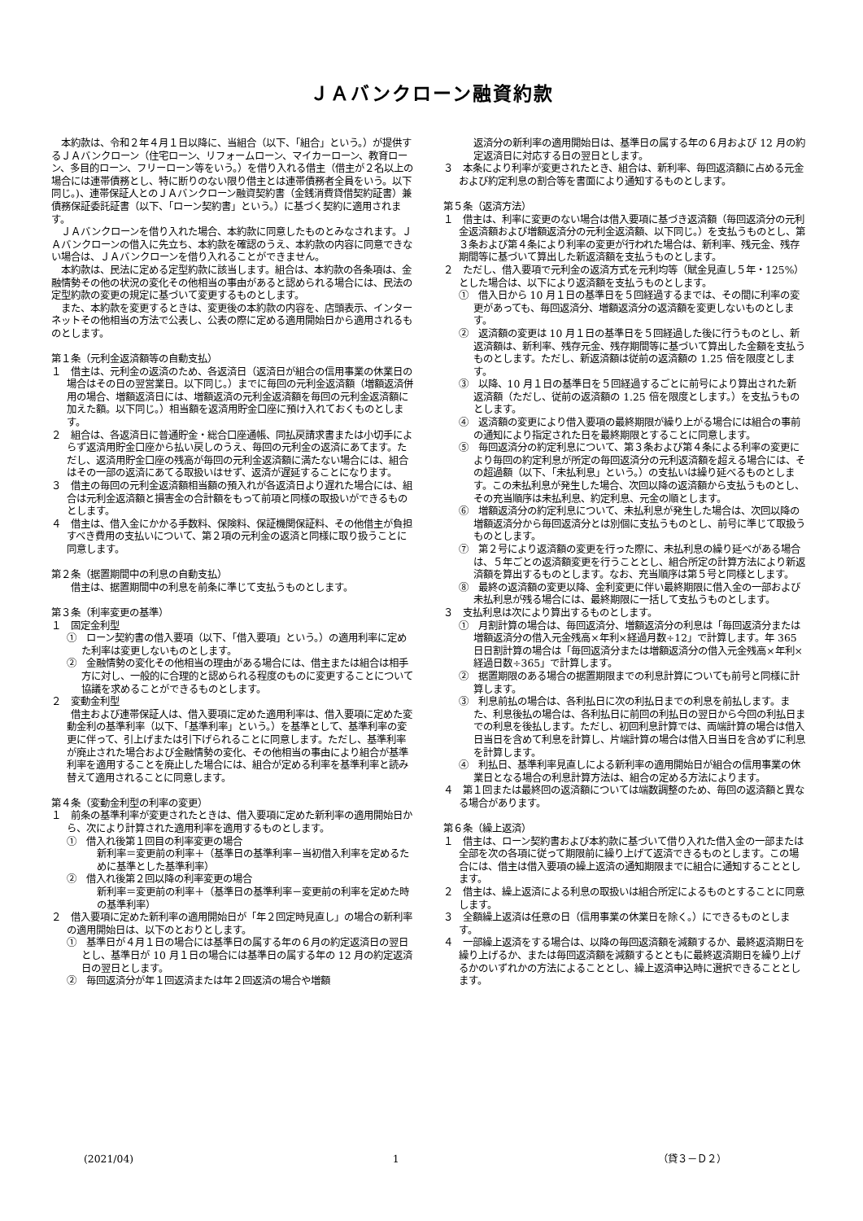ＪＡバンクローン融資約款
本約款は、令和２年４月１日以降に、当組合（以下、「組合」という。）が提供するＪＡバンクローン（住宅ローン、リフォームローン、マイカーローン、教育ローン、多目的ローン、フリーローン等をいう。）を借り入れる借主（借主が２名以上の場合には連帯債務とし、特に断りのない限り借主とは連帯債務者全員をいう。以下同じ。)、連帯保証人とのＪＡバンクローン融資契約書（金銭消費貸借契約証書）兼債務保証委託証書（以下、「ローン契約書」という。）に基づく契約に適用されます。
ＪＡバンクローンを借り入れた場合、本約款に同意したものとみなされます。ＪＡバンクローンの借入に先立ち、本約款を確認のうえ、本約款の内容に同意できない場合は、ＪＡバンクローンを借り入れることができません。
本約款は、民法に定める定型約款に該当します。組合は、本約款の各条項は、金融情勢その他の状況の変化その他相当の事由があると認められる場合には、民法の定型約款の変更の規定に基づいて変更するものとします。
また、本約款を変更するときは、変更後の本約款の内容を、店頭表示、インターネットその他相当の方法で公表し、公表の際に定める適用開始日から適用されるものとします。
第１条（元利金返済額等の自動支払）
１　借主は、元利金の返済のため、各返済日（返済日が組合の信用事業の休業日の場合はその日の翌営業日。以下同じ。）までに毎回の元利金返済額（増額返済併用の場合、増額返済日には、増額返済の元利金返済額を毎回の元利金返済額に加えた額。以下同じ。）相当額を返済用貯金口座に預け入れておくものとします。
２　組合は、各返済日に普通貯金・総合口座通帳、同払戻請求書または小切手によらず返済用貯金口座から払い戻しのうえ、毎回の元利金の返済にあてます。ただし、返済用貯金口座の残高が毎回の元利金返済額に満たない場合には、組合はその一部の返済にあてる取扱いはせず、返済が遅延することになります。
３　借主の毎回の元利金返済額相当額の預入れが各返済日より遅れた場合には、組合は元利金返済額と損害金の合計額をもって前項と同様の取扱いができるものとします。
４　借主は、借入金にかかる手数料、保険料、保証機関保証料、その他借主が負担すべき費用の支払いについて、第２項の元利金の返済と同様に取り扱うことに同意します。
第２条（据置期間中の利息の自動支払）
　　借主は、据置期間中の利息を前条に準じて支払うものとします。
第３条（利率変更の基準）
１　固定金利型
①　ローン契約書の借入要項（以下、「借入要項」という。）の適用利率に定めた利率は変更しないものとします。
②　金融情勢の変化その他相当の理由がある場合には、借主または組合は相手方に対し、一般的に合理的と認められる程度のものに変更することについて協議を求めることができるものとします。
２　変動金利型
　　借主および連帯保証人は、借入要項に定めた適用利率は、借入要項に定めた変動金利の基準利率（以下、「基準利率」という。）を基準として、基準利率の変更に伴って、引上げまたは引下げられることに同意します。ただし、基準利率が廃止された場合および金融情勢の変化、その他相当の事由により組合が基準利率を適用することを廃止した場合には、組合が定める利率を基準利率と読み替えて適用されることに同意します。
第４条（変動金利型の利率の変更）
１　前条の基準利率が変更されたときは、借入要項に定めた新利率の適用開始日から、次により計算された適用利率を適用するものとします。
①　借入れ後第１回目の利率変更の場合
新利率＝変更前の利率＋（基準日の基準利率－当初借入利率を定めるために基準とした基準利率）
②　借入れ後第２回以降の利率変更の場合
新利率＝変更前の利率＋（基準日の基準利率－変更前の利率を定めた時の基準利率）
２　借入要項に定めた新利率の適用開始日が「年２回定時見直し」の場合の新利率の適用開始日は、以下のとおりとします。
①　基準日が４月１日の場合には基準日の属する年の６月の約定返済日の翌日とし、基準日が 10 月１日の場合には基準日の属する年の 12 月の約定返済日の翌日とします。
②　毎回返済分が年１回返済または年２回返済の場合や増額
返済分の新利率の適用開始日は、基準日の属する年の６月および 12 月の約定返済日に対応する日の翌日とします。
３　本条により利率が変更されたとき、組合は、新利率、毎回返済額に占める元金および約定利息の割合等を書面により通知するものとします。
第５条（返済方法）
１　借主は、利率に変更のない場合は借入要項に基づき返済額（毎回返済分の元利金返済額および増額返済分の元利金返済額、以下同じ。）を支払うものとし、第３条および第４条により利率の変更が行われた場合は、新利率、残元金、残存期間等に基づいて算出した新返済額を支払うものとします。
２　ただし、借入要項で元利金の返済方式を元利均等（賦金見直し５年・125%）とした場合は、以下により返済額を支払うものとします。
①　借入日から 10 月１日の基準日を５回経過するまでは、その間に利率の変更があっても、毎回返済分、増額返済分の返済額を変更しないものとします。
②　返済額の変更は 10 月１日の基準日を５回経過した後に行うものとし、新返済額は、新利率、残存元金、残存期間等に基づいて算出した金額を支払うものとします。ただし、新返済額は従前の返済額の 1.25 倍を限度とします。
③　以降、10 月１日の基準日を５回経過するごとに前号により算出された新返済額（ただし、従前の返済額の 1.25 倍を限度とします。）を支払うものとします。
④　返済額の変更により借入要項の最終期限が繰り上がる場合には組合の事前の通知により指定された日を最終期限とすることに同意します。
⑤　毎回返済分の約定利息について、第３条および第４条による利率の変更により毎回の約定利息が所定の毎回返済分の元利返済額を超える場合には、その超過額（以下、「未払利息」という。）の支払いは繰り延べるものとします。この未払利息が発生した場合、次回以降の返済額から支払うものとし、その充当順序は未払利息、約定利息、元金の順とします。
⑥　増額返済分の約定利息について、未払利息が発生した場合は、次回以降の増額返済分から毎回返済分とは別個に支払うものとし、前号に準じて取扱うものとします。
⑦　第２号により返済額の変更を行った際に、未払利息の繰り延べがある場合は、５年ごとの返済額変更を行うこととし、組合所定の計算方法により新返済額を算出するものとします。なお、充当順序は第５号と同様とします。
⑧　最終の返済額の変更以降、金利変更に伴い最終期限に借入金の一部および未払利息が残る場合には、最終期限に一括して支払うものとします。
３　支払利息は次により算出するものとします。
①　月割計算の場合は、毎回返済分、増額返済分の利息は「毎回返済分または増額返済分の借入元金残高×年利×経過月数÷12」で計算します。年 365 日日割計算の場合は「毎回返済分または増額返済分の借入元金残高×年利×経過日数÷365」で計算します。
②　据置期限のある場合の据置期限までの利息計算についても前号と同様に計算します。
③　利息前払の場合は、各利払日に次の利払日までの利息を前払します。また、利息後払の場合は、各利払日に前回の利払日の翌日から今回の利払日までの利息を後払します。ただし、初回利息計算では、両端計算の場合は借入日当日を含めて利息を計算し、片端計算の場合は借入日当日を含めずに利息を計算します。
④　利払日、基準利率見直しによる新利率の適用開始日が組合の信用事業の休業日となる場合の利息計算方法は、組合の定める方法によります。
４　第１回または最終回の返済額については端数調整のため、毎回の返済額と異なる場合があります。
第６条（繰上返済）
１　借主は、ローン契約書および本約款に基づいて借り入れた借入金の一部または全部を次の各項に従って期限前に繰り上げて返済できるものとします。この場合には、借主は借入要項の繰上返済の通知期限までに組合に通知することとします。
２　借主は、繰上返済による利息の取扱いは組合所定によるものとすることに同意します。
３　全額繰上返済は任意の日（信用事業の休業日を除く。）にできるものとします。
４　一部繰上返済をする場合は、以降の毎回返済額を減額するか、最終返済期日を繰り上げるか、または毎回返済額を減額するとともに最終返済期日を繰り上げるかのいずれかの方法によることとし、繰上返済申込時に選択できることとします。
(2021/04) 1 （貸３－Ｄ２）